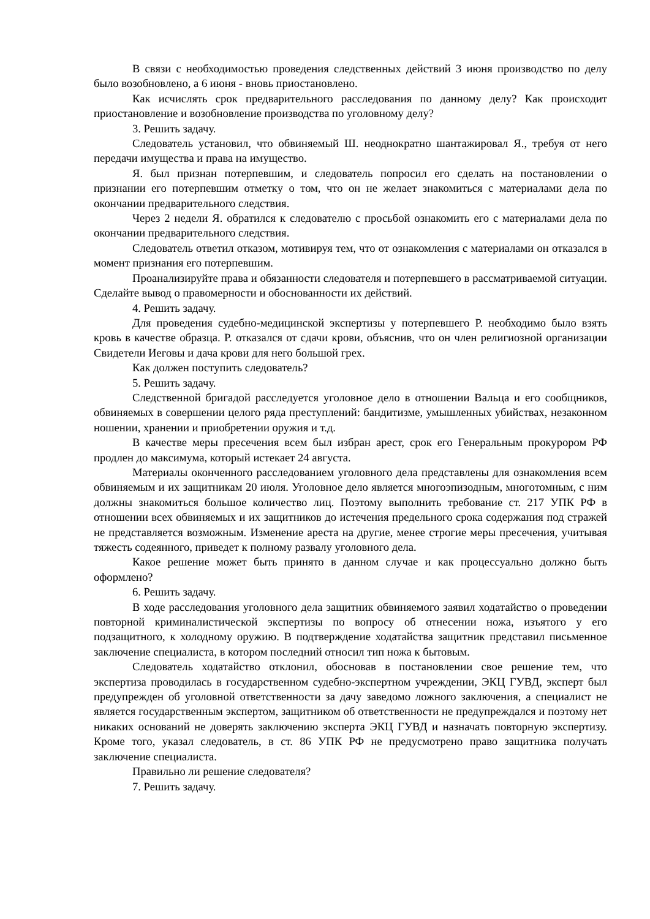В связи с необходимостью проведения следственных действий 3 июня производство по делу было возобновлено, а 6 июня - вновь приостановлено.
Как исчислять срок предварительного расследования по данному делу? Как происходит приостановление и возобновление производства по уголовному делу?
3. Решить задачу.
Следователь установил, что обвиняемый Ш. неоднократно шантажировал Я., требуя от него передачи имущества и права на имущество.
Я. был признан потерпевшим, и следователь попросил его сделать на постановлении о признании его потерпевшим отметку о том, что он не желает знакомиться с материалами дела по окончании предварительного следствия.
Через 2 недели Я. обратился к следователю с просьбой ознакомить его с материалами дела по окончании предварительного следствия.
Следователь ответил отказом, мотивируя тем, что от ознакомления с материалами он отказался в момент признания его потерпевшим.
Проанализируйте права и обязанности следователя и потерпевшего в рассматриваемой ситуации. Сделайте вывод о правомерности и обоснованности их действий.
4. Решить задачу.
Для проведения судебно-медицинской экспертизы у потерпевшего Р. необходимо было взять кровь в качестве образца. Р. отказался от сдачи крови, объяснив, что он член религиозной организации Свидетели Иеговы и дача крови для него большой грех.
Как должен поступить следователь?
5. Решить задачу.
Следственной бригадой расследуется уголовное дело в отношении Вальца и его сообщников, обвиняемых в совершении целого ряда преступлений: бандитизме, умышленных убийствах, незаконном ношении, хранении и приобретении оружия и т.д.
В качестве меры пресечения всем был избран арест, срок его Генеральным прокурором РФ продлен до максимума, который истекает 24 августа.
Материалы оконченного расследованием уголовного дела представлены для ознакомления всем обвиняемым и их защитникам 20 июля. Уголовное дело является многоэпизодным, многотомным, с ним должны знакомиться большое количество лиц. Поэтому выполнить требование ст. 217 УПК РФ в отношении всех обвиняемых и их защитников до истечения предельного срока содержания под стражей не представляется возможным. Изменение ареста на другие, менее строгие меры пресечения, учитывая тяжесть содеянного, приведет к полному развалу уголовного дела.
Какое решение может быть принято в данном случае и как процессуально должно быть оформлено?
6. Решить задачу.
В ходе расследования уголовного дела защитник обвиняемого заявил ходатайство о проведении повторной криминалистической экспертизы по вопросу об отнесении ножа, изъятого у его подзащитного, к холодному оружию. В подтверждение ходатайства защитник представил письменное заключение специалиста, в котором последний относил тип ножа к бытовым.
Следователь ходатайство отклонил, обосновав в постановлении свое решение тем, что экспертиза проводилась в государственном судебно-экспертном учреждении, ЭКЦ ГУВД, эксперт был предупрежден об уголовной ответственности за дачу заведомо ложного заключения, а специалист не является государственным экспертом, защитником об ответственности не предупреждался и поэтому нет никаких оснований не доверять заключению эксперта ЭКЦ ГУВД и назначать повторную экспертизу. Кроме того, указал следователь, в ст. 86 УПК РФ не предусмотрено право защитника получать заключение специалиста.
Правильно ли решение следователя?
7. Решить задачу.